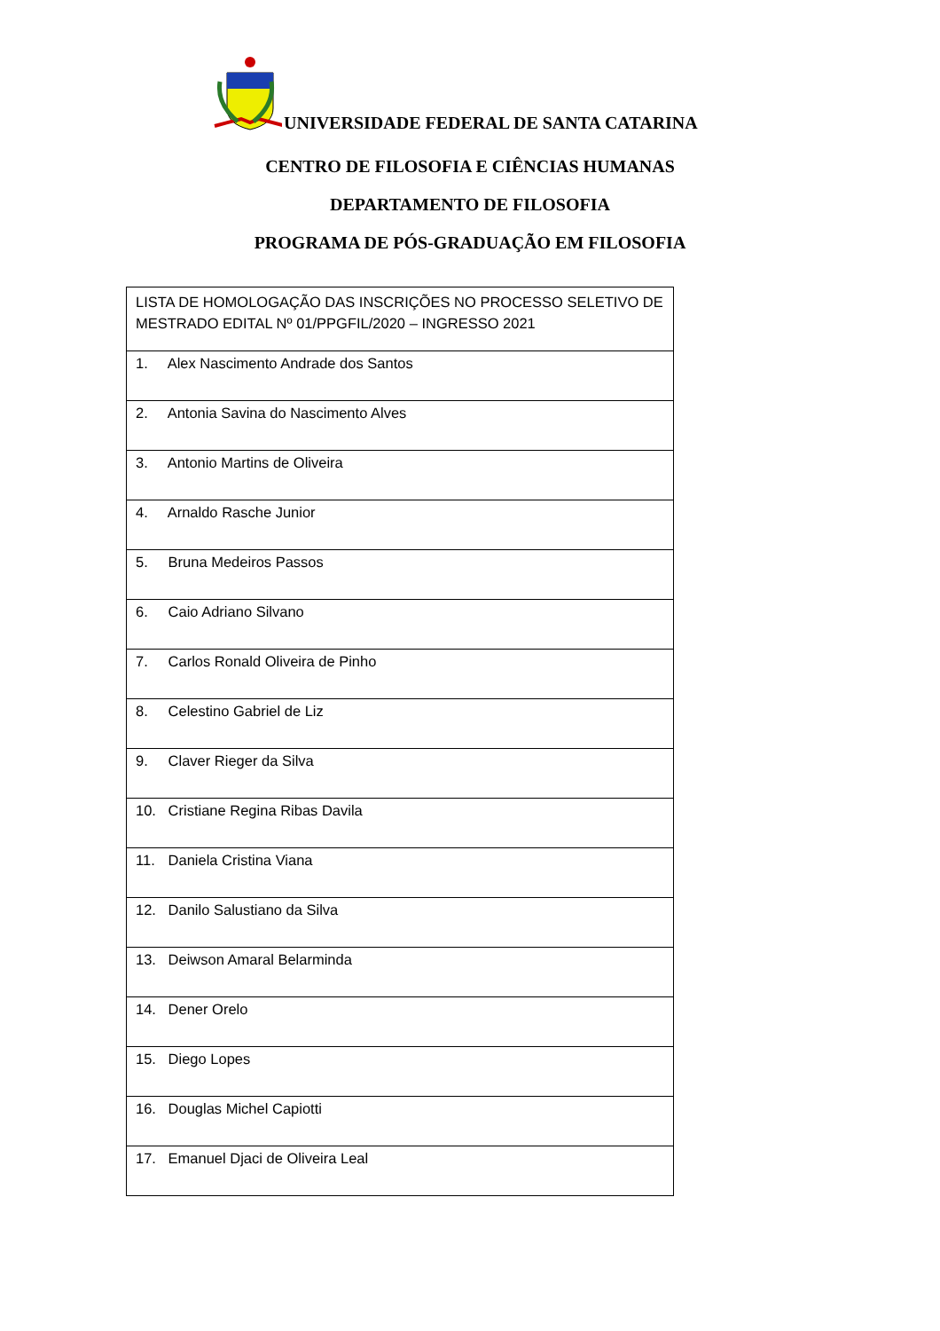UNIVERSIDADE FEDERAL DE SANTA CATARINA
CENTRO DE FILOSOFIA E CIÊNCIAS HUMANAS
DEPARTAMENTO DE FILOSOFIA
PROGRAMA DE PÓS-GRADUAÇÃO EM FILOSOFIA
| LISTA DE HOMOLOGAÇÃO DAS INSCRIÇÕES NO PROCESSO SELETIVO DE MESTRADO EDITAL Nº 01/PPGFIL/2020 – INGRESSO 2021 |
| 1. Alex Nascimento Andrade dos Santos |
| 2. Antonia Savina do Nascimento Alves |
| 3. Antonio Martins de Oliveira |
| 4. Arnaldo Rasche Junior |
| 5. Bruna Medeiros Passos |
| 6. Caio Adriano Silvano |
| 7. Carlos Ronald Oliveira de Pinho |
| 8. Celestino Gabriel de Liz |
| 9. Claver Rieger da Silva |
| 10. Cristiane Regina Ribas Davila |
| 11. Daniela Cristina Viana |
| 12. Danilo Salustiano da Silva |
| 13. Deiwson Amaral Belarminda |
| 14. Dener Orelo |
| 15. Diego Lopes |
| 16. Douglas Michel Capiotti |
| 17. Emanuel Djaci de Oliveira Leal |